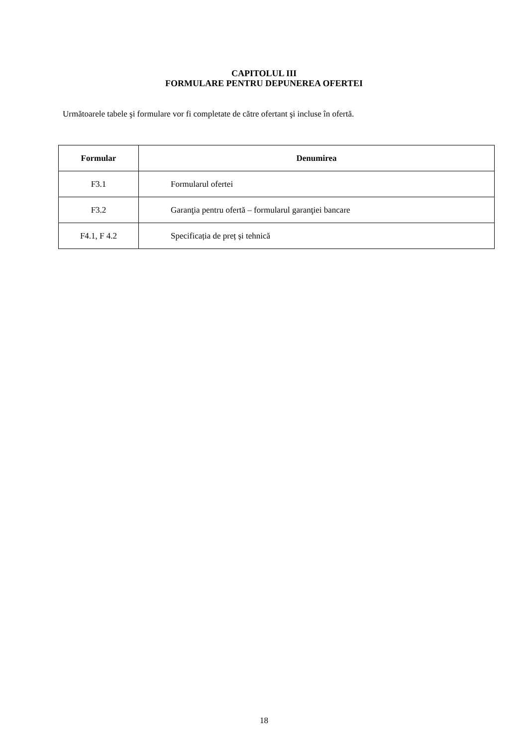CAPITOLUL III
FORMULARE PENTRU DEPUNEREA OFERTEI
Următoarele tabele şi formulare vor fi completate de către ofertant şi incluse în ofertă.
| Formular | Denumirea |
| --- | --- |
| F3.1 | Formularul ofertei |
| F3.2 | Garanţia pentru ofertă – formularul garanţiei bancare |
| F4.1, F 4.2 | Specificația de preț și tehnică |
18